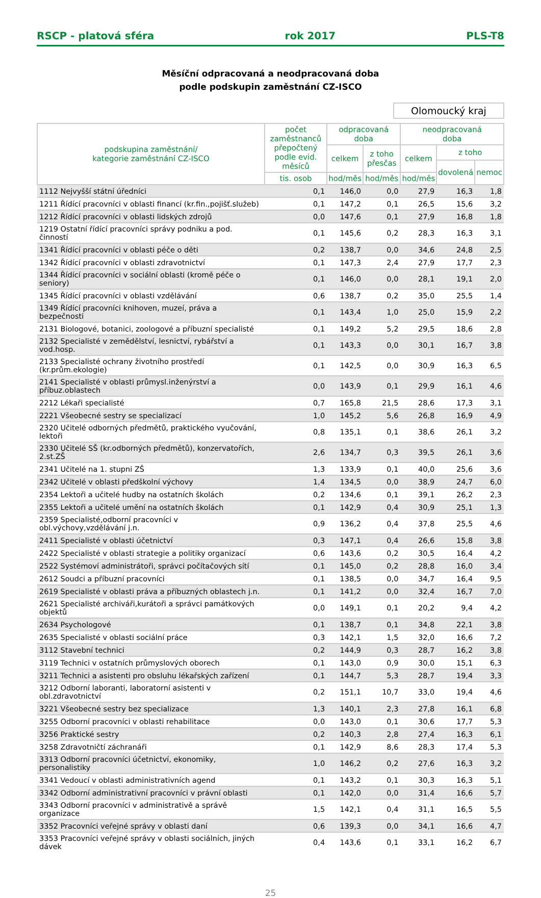RSCP - platová sféra rok 2017 PLS-T8
Měsíční odpracovaná a neodpracovaná doba
podle podskupin zaměstnání CZ-ISCO
Olomoucký kraj
| podskupina zaměstnání/ kategorie zaměstnání CZ-ISCO | počet zaměstnanců přepočtený podle evid. měsíců | odpracovaná doba | | neodpracovaná doba | | |
| --- | --- | --- | --- | --- | --- | --- |
| | | celkem | z toho přesčas | celkem | z toho | |
| | | | | | dovolená | nemoc |
| | tis. osob | hod/měs | hod/měs | hod/měs | | |
| 1112 Nejvyšší státní úředníci | 0,1 | 146,0 | 0,0 | 27,9 | 16,3 | 1,8 |
| 1211 Řídící pracovníci v oblasti financí (kr.fin.,pojišť.služeb) | 0,1 | 147,2 | 0,1 | 26,5 | 15,6 | 3,2 |
| 1212 Řídící pracovníci v oblasti lidských zdrojů | 0,0 | 147,6 | 0,1 | 27,9 | 16,8 | 1,8 |
| 1219 Ostatní řídící pracovníci správy podniku a pod. činností | 0,1 | 145,6 | 0,2 | 28,3 | 16,3 | 3,1 |
| 1341 Řídící pracovníci v oblasti péče o děti | 0,2 | 138,7 | 0,0 | 34,6 | 24,8 | 2,5 |
| 1342 Řídící pracovníci v oblasti zdravotnictví | 0,1 | 147,3 | 2,4 | 27,9 | 17,7 | 2,3 |
| 1344 Řídící pracovníci v sociální oblasti (kromě péče o seniory) | 0,1 | 146,0 | 0,0 | 28,1 | 19,1 | 2,0 |
| 1345 Řídící pracovníci v oblasti vzdělávání | 0,6 | 138,7 | 0,2 | 35,0 | 25,5 | 1,4 |
| 1349 Řídící pracovníci knihoven, muzeí, práva a bezpečnosti | 0,1 | 143,4 | 1,0 | 25,0 | 15,9 | 2,2 |
| 2131 Biologové, botanici, zoologové a příbuzní specialisté | 0,1 | 149,2 | 5,2 | 29,5 | 18,6 | 2,8 |
| 2132 Specialisté v zemědělství, lesnictví, rybářství a vod.hosp. | 0,1 | 143,3 | 0,0 | 30,1 | 16,7 | 3,8 |
| 2133 Specialisté ochrany životního prostředí (kr.prům.ekologie) | 0,1 | 142,5 | 0,0 | 30,9 | 16,3 | 6,5 |
| 2141 Specialisté v oblasti průmysl.inženýrství a příbuz.oblastech | 0,0 | 143,9 | 0,1 | 29,9 | 16,1 | 4,6 |
| 2212 Lékaři specialisté | 0,7 | 165,8 | 21,5 | 28,6 | 17,3 | 3,1 |
| 2221 Všeobecné sestry se specializací | 1,0 | 145,2 | 5,6 | 26,8 | 16,9 | 4,9 |
| 2320 Učitelé odborných předmětů, praktického vyučování, lektoři | 0,8 | 135,1 | 0,1 | 38,6 | 26,1 | 3,2 |
| 2330 Učitelé SŠ (kr.odborných předmětů), konzervatořích, 2.st.ZŠ | 2,6 | 134,7 | 0,3 | 39,5 | 26,1 | 3,6 |
| 2341 Učitelé na 1. stupni ZŠ | 1,3 | 133,9 | 0,1 | 40,0 | 25,6 | 3,6 |
| 2342 Učitelé v oblasti předškolní výchovy | 1,4 | 134,5 | 0,0 | 38,9 | 24,7 | 6,0 |
| 2354 Lektoři a učitelé hudby na ostatních školách | 0,2 | 134,6 | 0,1 | 39,1 | 26,2 | 2,3 |
| 2355 Lektoři a učitelé umění na ostatních školách | 0,1 | 142,9 | 0,4 | 30,9 | 25,1 | 1,3 |
| 2359 Specialisté,odborní pracovníci v obl.výchovy,vzdělávání j.n. | 0,9 | 136,2 | 0,4 | 37,8 | 25,5 | 4,6 |
| 2411 Specialisté v oblasti účetnictví | 0,3 | 147,1 | 0,4 | 26,6 | 15,8 | 3,8 |
| 2422 Specialisté v oblasti strategie a politiky organizací | 0,6 | 143,6 | 0,2 | 30,5 | 16,4 | 4,2 |
| 2522 Systémoví administrátoři, správci počítačových sítí | 0,1 | 145,0 | 0,2 | 28,8 | 16,0 | 3,4 |
| 2612 Soudci a příbuzní pracovníci | 0,1 | 138,5 | 0,0 | 34,7 | 16,4 | 9,5 |
| 2619 Specialisté v oblasti práva a příbuzných oblastech j.n. | 0,1 | 141,2 | 0,0 | 32,4 | 16,7 | 7,0 |
| 2621 Specialisté archiváři,kurátoři a správci památkových objektů | 0,0 | 149,1 | 0,1 | 20,2 | 9,4 | 4,2 |
| 2634 Psychologové | 0,1 | 138,7 | 0,1 | 34,8 | 22,1 | 3,8 |
| 2635 Specialisté v oblasti sociální práce | 0,3 | 142,1 | 1,5 | 32,0 | 16,6 | 7,2 |
| 3112 Stavební technici | 0,2 | 144,9 | 0,3 | 28,7 | 16,2 | 3,8 |
| 3119 Technici v ostatních průmyslových oborech | 0,1 | 143,0 | 0,9 | 30,0 | 15,1 | 6,3 |
| 3211 Technici a asistenti pro obsluhu lékařských zařízení | 0,1 | 144,7 | 5,3 | 28,7 | 19,4 | 3,3 |
| 3212 Odborní laboranti, laboratorní asistenti v obl.zdravotnictví | 0,2 | 151,1 | 10,7 | 33,0 | 19,4 | 4,6 |
| 3221 Všeobecné sestry bez specializace | 1,3 | 140,1 | 2,3 | 27,8 | 16,1 | 6,8 |
| 3255 Odborní pracovníci v oblasti rehabilitace | 0,0 | 143,0 | 0,1 | 30,6 | 17,7 | 5,3 |
| 3256 Praktické sestry | 0,2 | 140,3 | 2,8 | 27,4 | 16,3 | 6,1 |
| 3258 Zdravotničtí záchranáři | 0,1 | 142,9 | 8,6 | 28,3 | 17,4 | 5,3 |
| 3313 Odborní pracovníci účetnictví, ekonomiky, personalistiky | 1,0 | 146,2 | 0,2 | 27,6 | 16,3 | 3,2 |
| 3341 Vedoucí v oblasti administrativních agend | 0,1 | 143,2 | 0,1 | 30,3 | 16,3 | 5,1 |
| 3342 Odborní administrativní pracovníci v právní oblasti | 0,1 | 142,0 | 0,0 | 31,4 | 16,6 | 5,7 |
| 3343 Odborní pracovníci v administrativě a správě organizace | 1,5 | 142,1 | 0,4 | 31,1 | 16,5 | 5,5 |
| 3352 Pracovníci veřejné správy v oblasti daní | 0,6 | 139,3 | 0,0 | 34,1 | 16,6 | 4,7 |
| 3353 Pracovníci veřejné správy v oblasti sociálních, jiných dávek | 0,4 | 143,6 | 0,1 | 33,1 | 16,2 | 6,7 |
25